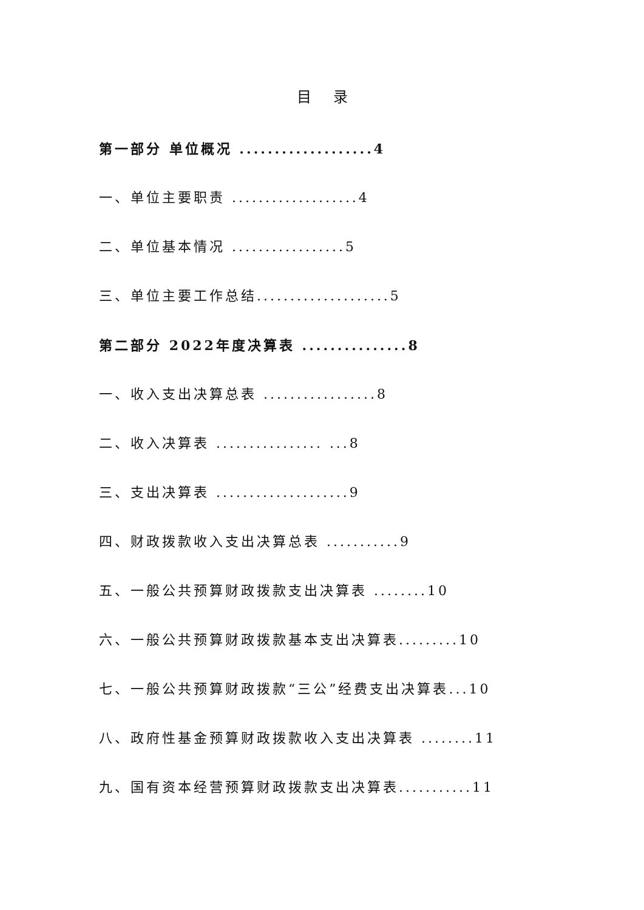目 录
第一部分 单位概况 ...................4
一、单位主要职责 ...................4
二、单位基本情况 .................5
三、单位主要工作总结....................5
第二部分 2022年度决算表 ...............8
一、收入支出决算总表 .................8
二、收入决算表 ................ ...8
三、支出决算表 ....................9
四、财政拨款收入支出决算总表 ...........9
五、一般公共预算财政拨款支出决算表 ........10
六、一般公共预算财政拨款基本支出决算表.........10
七、一般公共预算财政拨款“三公”经费支出决算表...10
八、政府性基金预算财政拨款收入支出决算表 ........11
九、国有资本经营预算财政拨款支出决算表...........11